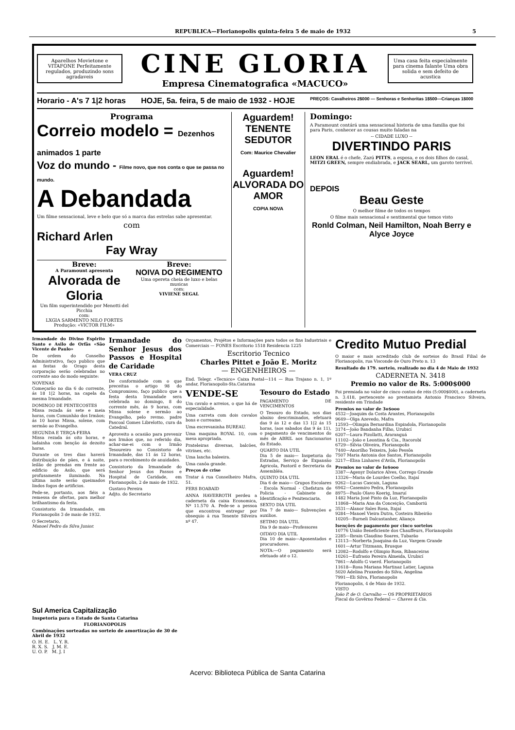REPUBLICA—Florianopolis quinta-feira 5 de maio de 1932 5
Aparelhos Movietone e VITAFONE Perfeitamente regulados, produzindo sons agradaveis
CINE GLORIA
Empresa Cinematografica «MACUCO»
Uma casa feita especialmente para cinema falante Uma obra solida e sem defeito de acustica
Horario - A's 7 1|2 horas HOJE, 5a. feira, 5 de maio de 1932 - HOJE PREÇOS: Cavalheiros 2$000 — Senhoras e Senhoritas 1$500—Crianças 1$000
Programa
Correio modelo = Dezenhos animados 1 parte
Voz do mundo - Filme novo, que nos conta o que se passa no mundo.
A Debandada
Um filme sensacional, leve e belo que só a marca das estrelas sabe apresentar.
com
Richard Arlen
Fay Wray
Breve:
A Paramount apresenta
Alvorada de Gloria
Um film superintendido por Menotti del Picchia
com:
LXGIA SARMENTO NILO FORTES
Produção: «VICTOR FILM»
Breve:
NOIVA DO REGIMENTO
Uma opereta cheia de luxo e belas musicas
com:
VIVIENE SEGAL
Aguardem!
TENENTE SEDUTOR
Com: Maurice Chevalier
Aguardem!
ALVORADA DO AMOR
COPIA NOVA
Domingo:
A Paramount contárá uma sensacional historia de uma familia que foi para Paris, conhecer as cousas muito faladas na
-- CIDADE LUXO --
DIVERTINDO PARIS
LEON ERAL é o chefe, Zazú PITTS, a esposa, e os dois filhos do casal, MITZI GREEN, sempre endiabrada, e JACK SEARL, um garoto terrivel.
DEPOIS
Beau Geste
O melhor filme de todos os tempos
O filme mais sensacional e sentimental que temos visto
Ronld Colman, Neil Hamilton, Noah Berry e Alyce Joyce
Irmandade do Divino Espirito Santo e Asilo de Orfãs «São Vicente de Paulo»
De ordem do Conselho Administrativo, faço publico que as festas do Orago desta corporação serão celebradas no corrente ano do modo seguinte:
NOVENAS
Começarão no dia 6 do corrente, ás 18 1|2 horas, na capela da mesma Irmandade.
DOMINGO DE PENTECOSTES
Missa rezada ás sete e meia horas, com Comunhão dos Irmãos; ás 10 horas Missa, solene, com sermão ao Evangelho.
SEGUNDA E TERÇA-FEIRA
Missa rezada ás oito horas, e ladainha com benção ás dezoito horas.
Durante os tres dias haverá distribuição de pães, e á noite, leilão de prendas em frente ao edificio do Asilo, que será profusamente iluminado. Na ultima noite serão queimados lindos fogos de artificios.
Pede-se, portanto, aos fiéis a remessa de ofertas, para melhor brilhantismo da festa.
Consistorio da Irmandade, em Florianopolis 3 de maio de 1932.
O Secretario,
Manoel Pedro da Silva Junior.
Irmandade do Senhor Jesus dos Passos e Hospital de Caridade
VERA CRUZ
De conformidade com o que preceitua o artigo 98 do Compromisso, faço publico que a festa desta Irmandade sera celebrada no domingo, 8 do corrente mês, ás 9 horas, com Missa solene e sermão ao Evangelho, pelo revmo. padre Pascoal Gomes Librelotto, cura da Catedral.
Aproveito a ocasião para prevenir aos Irmãos que, no referido dia, achar-me-ei com o Irmão Tesoureiro no Consistorio da Irmandade, das 11 ás 12 horas, para o recebimento de anuidades.
Consistorio da Irmandade do Senhor Jesus dos Passos e Hospital de Caridade, em Florianopolis, 2 de maio de 1932.
Gustavo Pereira
Adjto. do Secretario
Orçamentos, Projétos e Informações para todos os fins Industriais e Comerciais — FONES Escritorio 1518 Residencia 1225
Escritorio Tecnico
Charles Pittet e João E. Moritz
— ENGENHEIROS —
End. Telegr. «Tecnico» Caixa Postal—114 — Rua Trajano n. 1, 1º andar, Florianopolis-Sta.Catarina
VENDE-SE
Um cavalo e arreios, o que há de especialidade.
Uma carreta com dois cavalos bons e correame.
Uma escrevaninha BUREAU.
Uma maquina ROYAL 10, com mesa apropriada.
Prateleiras diversas, balcões, vitrines, etc.
Uma lancha baleeira.
Uma canôa grande.
Preços de crise
Tratar á rua Conselheiro Mafra, 51.
FERS BOABAID
ANNA HAVERROTH perdeu a caderneta da caixa Economica, Nº 11.570 A. Pede-se a pessoa que encontrou entregar por obsequio á rua Tenente Silveira nº 47.
Tesouro do Estado
PAGAMENTO DE VENCIMENTOS
O Tesouro do Estado, nos dias abaixo descriminados, efetuará das 9 ás 12 e das 13 1|2 ás 15 horas, (aos sabados das 9 ás 11), o pagamento de vencimentos do mês de ABRIL aos funcionarios do Estado.
QUARTO DIA UTIL
Dia 5 de maio— Inspetoria do Estradas, Serviço de Expansão Agricola, Pastoril e Secretaria da Assembléa.
QUINTO DIA UTIL
Dia 6 de maio— Grupos Escolares - Escola Normal - Chefatura de Policia - Gabinete de Identificação e Penitenciaria.
SEXTO DIA UTIL
Dia 7 de maio— Subvenções e auxilios.
SETIMO DIA UTIL
Dia 9 de maio—Professores
OITAVO DIA UTIL
Dia 10 de maio—Aposentados e procuradores.
NOTA:—O pagamento será efetuado até o 12.
Credito Mutuo Predial
O maior e mais acreditado club de sorteios do Brasil Filial de Florianopolis, rua Visconde de Ouro Preto n. 13
Resultado do 179. sorteio, realizado no dia 4 de Maio de 1932
CADERNETA N. 3418
Premio no valor de Rs. 5:000$000
Foi premiada no valor de cinco contos de réis (5:000$000), a caderneta n. 3.418, pertencente ao prestamista Antonio Francisco Silveira, residente em Trindade
Premios no valor de 3o$ooo
4532—Joaquim da Costa Arantes, Florianopolis
9649—Olga Azevedo, Mafra
12593—Olimpia Bernardina Espindola, Florianopolis
3174—João Bandanha Filho, Urubicí
6207—Laura Pizollatti, Araranguá
11102—João e Leontina & Cia., Itacorobí
6729—Silvia Oliveira, Florianopolis
7440—Anorilho Teixeira, João Pessôa
7507 Maria Antonia dos Santos, Florianopolis
3217—Elisa Linhares d'Avila, Florianopolis
Premios no valor de Io$ooo
3387—Agenyr Dolarice Alves, Corrego Grande
13326—Maria de Lourdes Coelho, Itajaí
9262—Lucas Cascais, Laguna
6942—Casemiro Pedra, Florianopolis
8975—Paulo Olavo Koerig, Imaruí
1482 Maria José Pinto da Luz, Florianopolis
11868—Maria Ana da Conceição, Camboriú
3531—Alanor Sales Rosa, Itajaí
9284—Manoel Vieira Dutra, Costeira Ribeirão
10205—Burneli Dalcastanher, Aliança
Isenções de pagamento por cinco sorteios
10776 União Beneficiente dos Chauffeurs, Florianopolis
2285—Ibrain Claudino Soares, Tubarão
13113—Norberta Joaquina da Luz, Vargem Grande
1601—Artur Titzmann, Brusque
12082—Rodolfo e Olimpio Rosa, Ribanceiras
10261—Eufrasio Pereira Almeida, Urubicí
7861—Adolfo G vaerd. Florianopolis
11618—Rosa Mariana Martinaz Latier, Laguna
5020 Adelina Praxedes do Silva, Angelina
7991—Eli Silva, Florianopolis
Florianopolis, 4 de Maio de 1932.
VISTO
João P. de O. Carvalho — OS PROPRIETARIOS
Fiscal do Govêrno Federal — Chaves & Cia.
Sul America Capitalização
Inspetoria para o Estado de Santa Catarina
FLORIANOPOLIS
Combinações sorteadas no sorteio de amortização de 30 de Abril de 1932
O. H. E. L. Y. R.
R. X. S. J. M. E.
U. O. P. M. J. I
Acervo: Biblioteca Pública de Santa Catarina